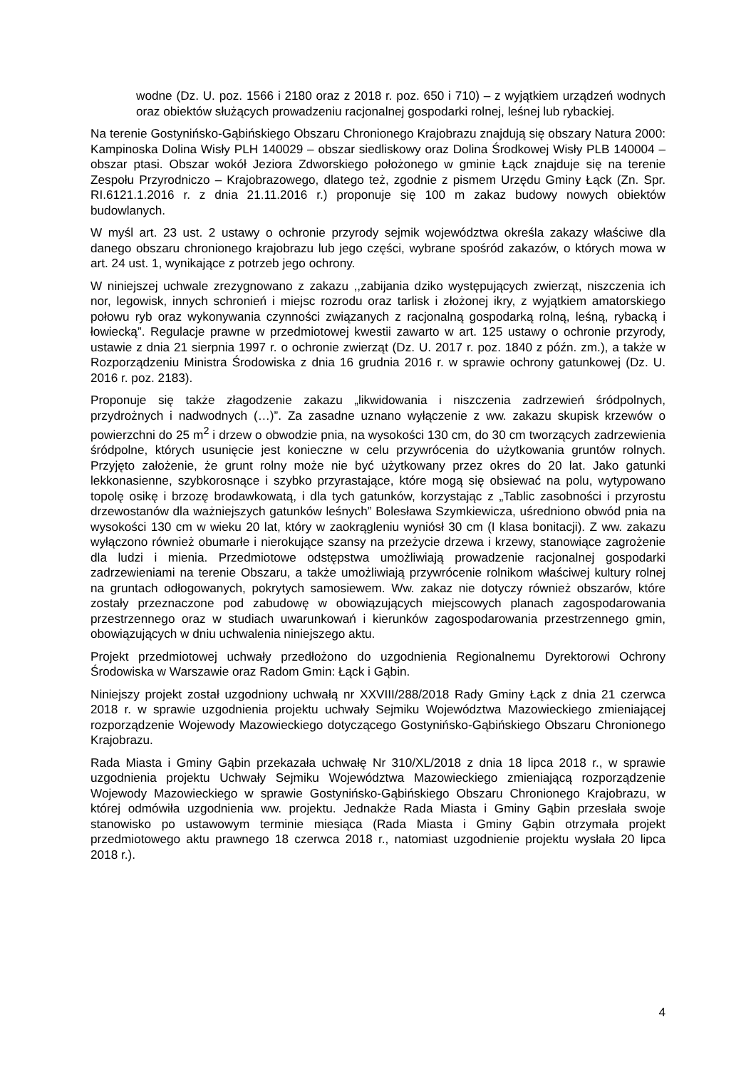wodne (Dz. U. poz. 1566 i 2180 oraz z 2018 r. poz. 650 i 710) – z wyjątkiem urządzeń wodnych oraz obiektów służących prowadzeniu racjonalnej gospodarki rolnej, leśnej lub rybackiej.
Na terenie Gostynińsko-Gąbińskiego Obszaru Chronionego Krajobrazu znajdują się obszary Natura 2000: Kampinoska Dolina Wisły PLH 140029 – obszar siedliskowy oraz Dolina Środkowej Wisły PLB 140004 – obszar ptasi. Obszar wokół Jeziora Zdworskiego położonego w gminie Łąck znajduje się na terenie Zespołu Przyrodniczo – Krajobrazowego, dlatego też, zgodnie z pismem Urzędu Gminy Łąck (Zn. Spr. RI.6121.1.2016 r. z dnia 21.11.2016 r.) proponuje się 100 m zakaz budowy nowych obiektów budowlanych.
W myśl art. 23 ust. 2 ustawy o ochronie przyrody sejmik województwa określa zakazy właściwe dla danego obszaru chronionego krajobrazu lub jego części, wybrane spośród zakazów, o których mowa w art. 24 ust. 1, wynikające z potrzeb jego ochrony.
W niniejszej uchwale zrezygnowano z zakazu ,,zabijania dziko występujących zwierząt, niszczenia ich nor, legowisk, innych schronień i miejsc rozrodu oraz tarlisk i złożonej ikry, z wyjątkiem amatorskiego połowu ryb oraz wykonywania czynności związanych z racjonalną gospodarką rolną, leśną, rybacką i łowiecką”. Regulacje prawne w przedmiotowej kwestii zawarto w art. 125 ustawy o ochronie przyrody, ustawie z dnia 21 sierpnia 1997 r. o ochronie zwierząt (Dz. U. 2017 r. poz. 1840 z późn. zm.), a także w Rozporządzeniu Ministra Środowiska z dnia 16 grudnia 2016 r. w sprawie ochrony gatunkowej (Dz. U. 2016 r. poz. 2183).
Proponuje się także złagodzenie zakazu „likwidowania i niszczenia zadrzewień śródpolnych, przydrożnych i nadwodnych (…)”. Za zasadne uznano wyłączenie z ww. zakazu skupisk krzewów o powierzchni do 25 m<sup>2</sup> i drzew o obwodzie pnia, na wysokości 130 cm, do 30 cm tworzących zadrzewienia śródpolne, których usunięcie jest konieczne w celu przywrócenia do użytkowania gruntów rolnych. Przyjęto założenie, że grunt rolny może nie być użytkowany przez okres do 20 lat. Jako gatunki lekkonasienne, szybkorosnące i szybko przyrastające, które mogą się obsiewać na polu, wytypowano topolę osikę i brzozę brodawkowatą, i dla tych gatunków, korzystając z „Tablic zasobności i przyrostu drzewostanów dla ważniejszych gatunków leśnych” Bolesława Szymkiewicza, uśredniono obwód pnia na wysokości 130 cm w wieku 20 lat, który w zaokrągleniu wyniósł 30 cm (I klasa bonitacji). Z ww. zakazu wyłączono również obumarłe i nierokujące szansy na przeżycie drzewa i krzewy, stanowiące zagrożenie dla ludzi i mienia. Przedmiotowe odstępstwa umożliwiają prowadzenie racjonalnej gospodarki zadrzewieniami na terenie Obszaru, a także umożliwiają przywrócenie rolnikom właściwej kultury rolnej na gruntach odłogowanych, pokrytych samosiewem. Ww. zakaz nie dotyczy również obszarów, które zostały przeznaczone pod zabudowę w obowiązujących miejscowych planach zagospodarowania przestrzennego oraz w studiach uwarunkowań i kierunków zagospodarowania przestrzennego gmin, obowiązujących w dniu uchwalenia niniejszego aktu.
Projekt przedmiotowej uchwały przedłożono do uzgodnienia Regionalnemu Dyrektorowi Ochrony Środowiska w Warszawie oraz Radom Gmin: Łąck i Gąbin.
Niniejszy projekt został uzgodniony uchwałą nr XXVIII/288/2018 Rady Gminy Łąck z dnia 21 czerwca 2018 r. w sprawie uzgodnienia projektu uchwały Sejmiku Województwa Mazowieckiego zmieniającej rozporządzenie Wojewody Mazowieckiego dotyczącego Gostynińsko-Gąbińskiego Obszaru Chronionego Krajobrazu.
Rada Miasta i Gminy Gąbin przekazała uchwałę Nr 310/XL/2018 z dnia 18 lipca 2018 r., w sprawie uzgodnienia projektu Uchwały Sejmiku Województwa Mazowieckiego zmieniającą rozporządzenie Wojewody Mazowieckiego w sprawie Gostynińsko-Gąbińskiego Obszaru Chronionego Krajobrazu, w której odmówiła uzgodnienia ww. projektu. Jednakże Rada Miasta i Gminy Gąbin przesłała swoje stanowisko po ustawowym terminie miesiąca (Rada Miasta i Gminy Gąbin otrzymała projekt przedmiotowego aktu prawnego 18 czerwca 2018 r., natomiast uzgodnienie projektu wysłała 20 lipca 2018 r.).
4